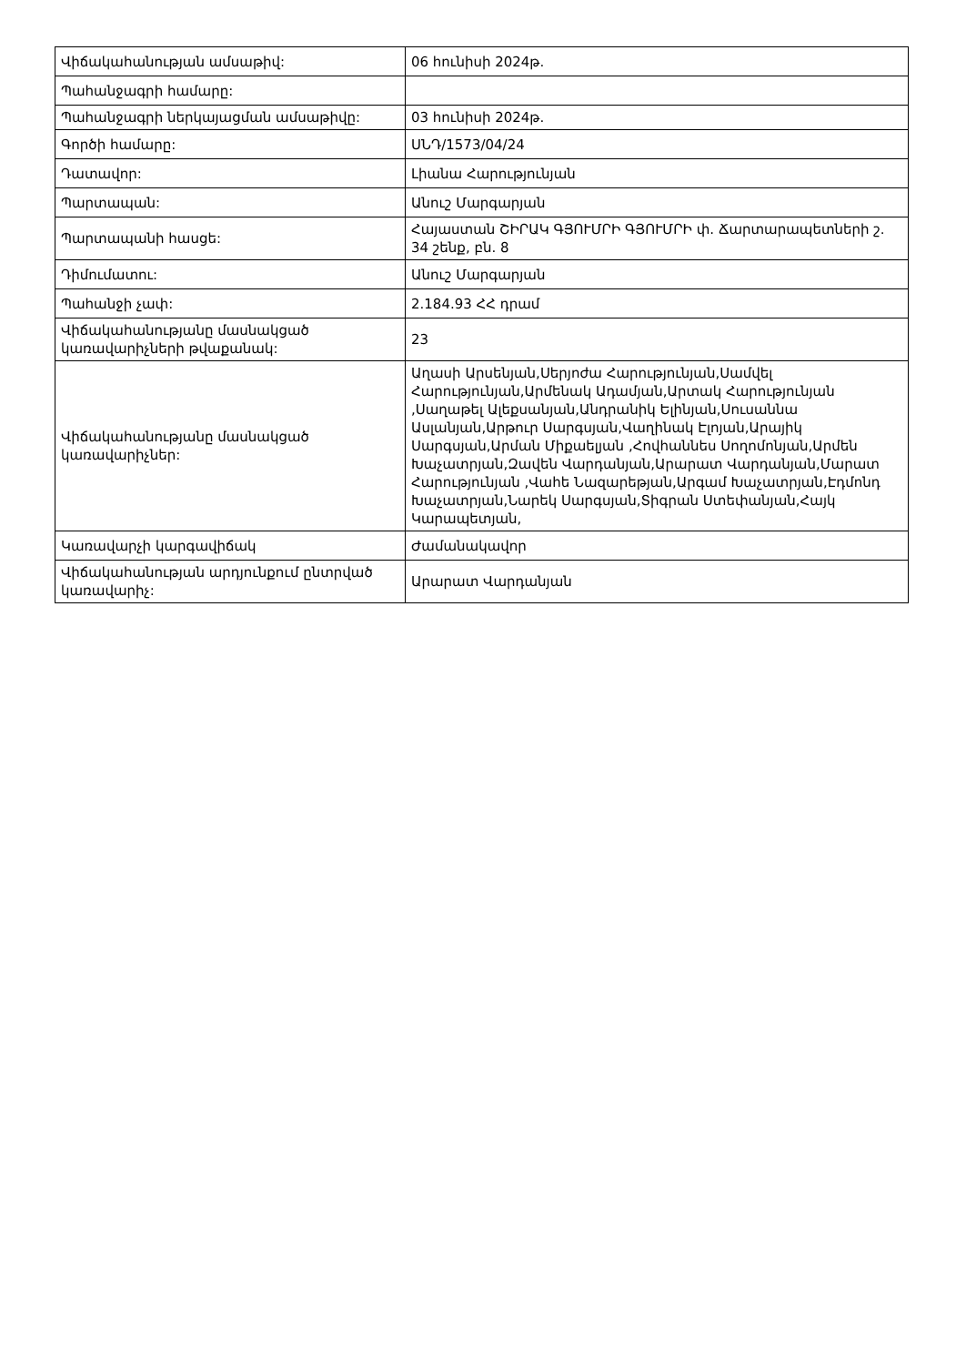| Վիճակահանության ամսաթիվ: | 06 հունիսի 2024թ. |
| Պահանջագրի համարը: | |
| Պահանջագրի ներկայացման ամսաթիվը: | 03 հունիսի 2024թ. |
| Գործի համարը: | ՍՆԴ/1573/04/24 |
| Դատավոր: | Լիանա Հարությունյան |
| Պարտապան: | Անուշ Մարգարյան |
| Պարտապանի հասցե: | Հայաստան ՇԻՐԱԿ ԳՅՈՒՄՐԻ ԳՅՈՒՄՐԻ փ. Ճարտարապետների շ. 34 շենք, բն. 8 |
| Դիմումատու: | Անուշ Մարգարյան |
| Պահանջի չափ: | 2.184.93 ՀՀ դրամ |
| Վիճակահանությանը մասնակցած կառավարիչների թվաքանակ: | 23 |
| Վիճակահանությանը մասնակցած կառավարիչներ: | Աղասի Արսենյան,Սերյոժա Հարությունյան,Սամվել Հարությունյան,Արմենակ Ադամյան,Արտակ Հարությունյան ,Սաղաթել Ալեքսանյան,Անդրանիկ Ելինյան,Սուսաննա Ասլանյան,Արթուր Սարգսյան,Վաղինակ Էլոյան,Արայիկ Սարգսյան,Արման Միքաելյան ,Հովհաննես Սողոմոնյան,Արմեն Խաչատրյան,Զավեն Վարդանյան,Արարատ Վարդանյան,Մարատ Հարությունյան ,Վահե Նազարեթյան,Արգամ Խաչատրյան,Էդմոնդ Խաչատրյան,Նարեկ Սարգսյան,Տիգրան Ստեփանյան,Հայկ Կարապետյան, |
| Կառավարչի կարգավիճակ | Ժամանակավոր |
| Վիճակահանության արդյունքում ընտրված կառավարիչ: | Արարատ Վարդանյան |